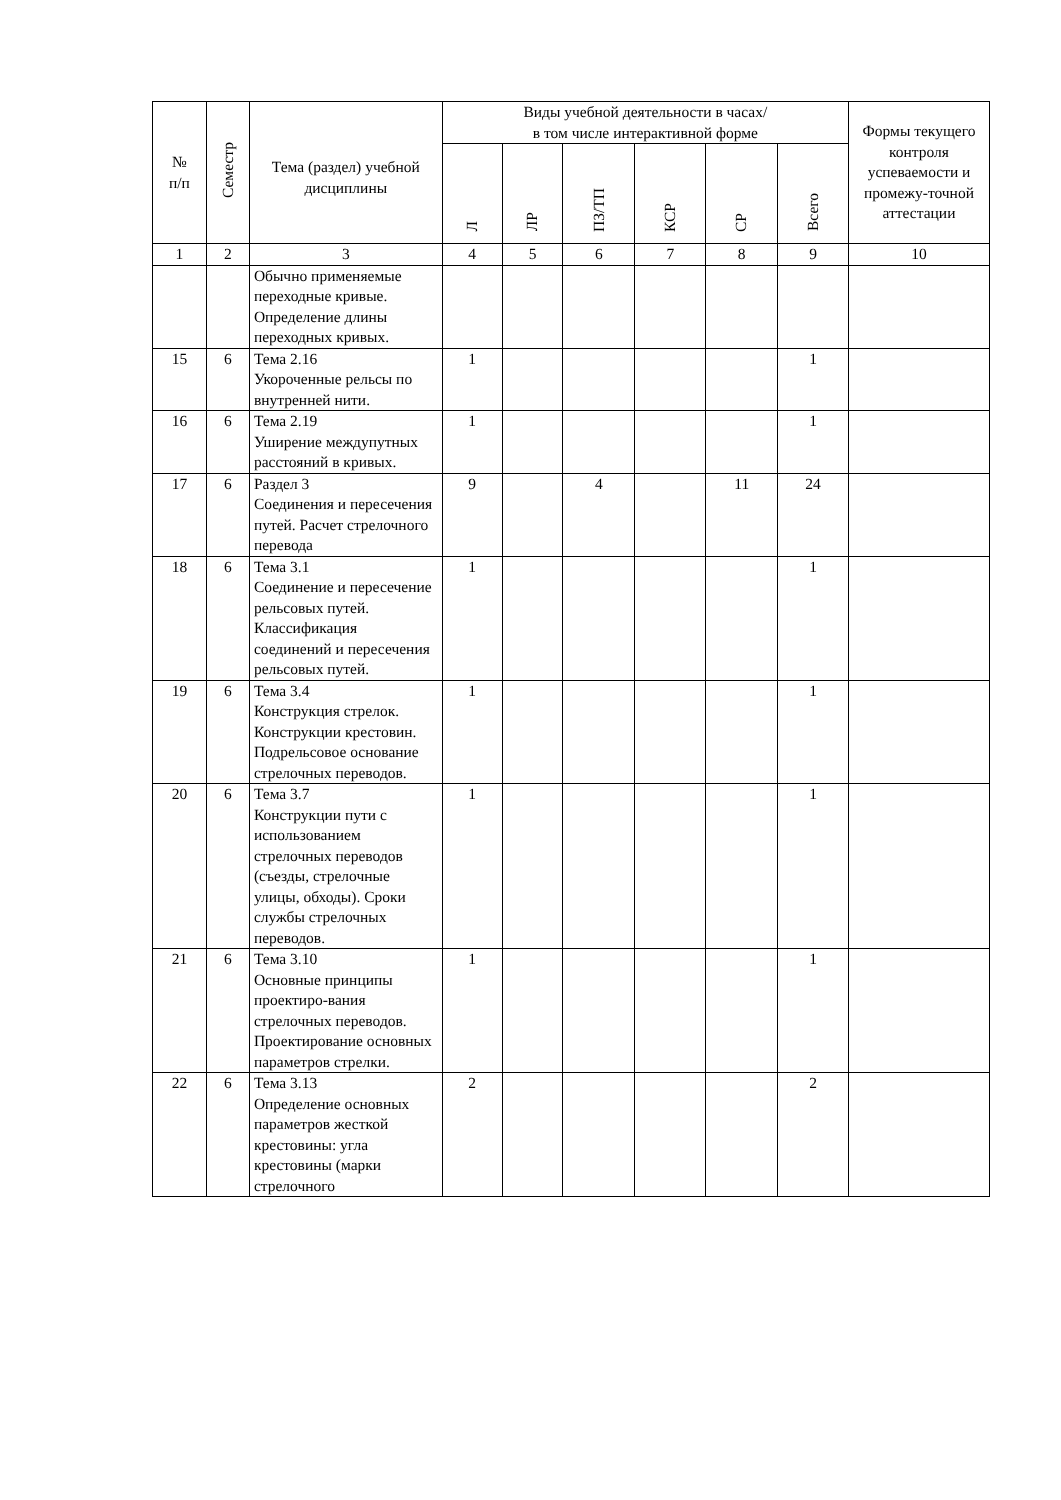| № п/п | Семестр | Тема (раздел) учебной дисциплины | Виды учебной деятельности в часах/ в том числе интерактивной форме | | | | | | Формы текущего контроля успеваемости и промежу-точной аттестации |
| --- | --- | --- | --- | --- | --- | --- | --- | --- | --- |
| | | | Л | ЛР | ПЗ/ТП | КСР | СР | Всего | |
| 1 | 2 | 3 | 4 | 5 | 6 | 7 | 8 | 9 | 10 |
| | | Обычно применяемые переходные кривые. Определение длины переходных кривых. | | | | | | | |
| 15 | 6 | Тема 2.16 Укороченные рельсы по внутренней нити. | 1 | | | | | 1 | |
| 16 | 6 | Тема 2.19 Уширение междупутных расстояний в кривых. | 1 | | | | | 1 | |
| 17 | 6 | Раздел 3 Соединения и пересечения путей. Расчет стрелочного перевода | 9 | | 4 | | 11 | 24 | |
| 18 | 6 | Тема 3.1 Соединение и пересечение рельсовых путей. Классификация соединений и пересечения рельсовых путей. | 1 | | | | | 1 | |
| 19 | 6 | Тема 3.4 Конструкция стрелок. Конструкции крестовин. Подрельсовое основание стрелочных переводов. | 1 | | | | | 1 | |
| 20 | 6 | Тема 3.7 Конструкции пути с использованием стрелочных переводов (съезды, стрелочные улицы, обходы). Сроки службы стрелочных переводов. | 1 | | | | | 1 | |
| 21 | 6 | Тема 3.10 Основные принципы проектиро-вания стрелочных переводов. Проектирование основных параметров стрелки. | 1 | | | | | 1 | |
| 22 | 6 | Тема 3.13 Определение основных параметров жесткой крестовины: угла крестовины (марки стрелочного | 2 | | | | | 2 | |